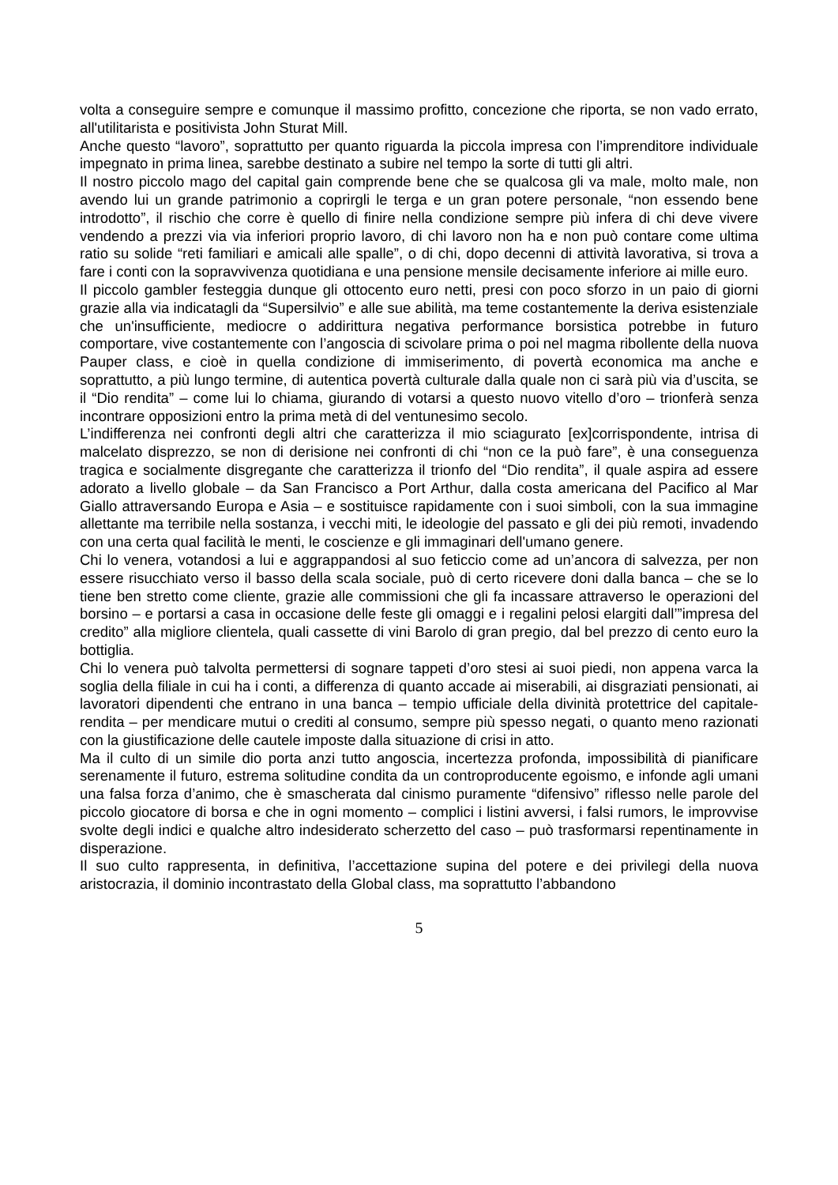volta a conseguire sempre e comunque il massimo profitto, concezione che riporta, se non vado errato, all'utilitarista e positivista John Sturat Mill.
Anche questo “lavoro”, soprattutto per quanto riguarda la piccola impresa con l’imprenditore individuale impegnato in prima linea, sarebbe destinato a subire nel tempo la sorte di tutti gli altri.
Il nostro piccolo mago del capital gain comprende bene che se qualcosa gli va male, molto male, non avendo lui un grande patrimonio a coprirgli le terga e un gran potere personale, “non essendo bene introdotto”, il rischio che corre è quello di finire nella condizione sempre più infera di chi deve vivere vendendo a prezzi via via inferiori proprio lavoro, di chi lavoro non ha e non può contare come ultima ratio su solide “reti familiari e amicali alle spalle”, o di chi, dopo decenni di attività lavorativa, si trova a fare i conti con la sopravvivenza quotidiana e una pensione mensile decisamente inferiore ai mille euro.
Il piccolo gambler festeggia dunque gli ottocento euro netti, presi con poco sforzo in un paio di giorni grazie alla via indicatagli da “Supersilvio” e alle sue abilità, ma teme costantemente la deriva esistenziale che un'insufficiente, mediocre o addirittura negativa performance borsistica potrebbe in futuro comportare, vive costantemente con l’angoscia di scivolare prima o poi nel magma ribollente della nuova Pauper class, e cioè in quella condizione di immiserimento, di povertà economica ma anche e soprattutto, a più lungo termine, di autentica povertà culturale dalla quale non ci sarà più via d’uscita, se il “Dio rendita” – come lui lo chiama, giurando di votarsi a questo nuovo vitello d’oro – trionferà senza incontrare opposizioni entro la prima metà di del ventunesimo secolo.
L’indifferenza nei confronti degli altri che caratterizza il mio sciagurato [ex]corrispondente, intrisa di malcelato disprezzo, se non di derisione nei confronti di chi “non ce la può fare”, è una conseguenza tragica e socialmente disgregante che caratterizza il trionfo del “Dio rendita”, il quale aspira ad essere adorato a livello globale – da San Francisco a Port Arthur, dalla costa americana del Pacifico al Mar Giallo attraversando Europa e Asia – e sostituisce rapidamente con i suoi simboli, con la sua immagine allettante ma terribile nella sostanza, i vecchi miti, le ideologie del passato e gli dei più remoti, invadendo con una certa qual facilità le menti, le coscienze e gli immaginari dell'umano genere.
Chi lo venera, votandosi a lui e aggrappandosi al suo feticcio come ad un’ancora di salvezza, per non essere risucchiato verso il basso della scala sociale, può di certo ricevere doni dalla banca – che se lo tiene ben stretto come cliente, grazie alle commissioni che gli fa incassare attraverso le operazioni del borsino – e portarsi a casa in occasione delle feste gli omaggi e i regalini pelosi elargiti dall’”impresa del credito” alla migliore clientela, quali cassette di vini Barolo di gran pregio, dal bel prezzo di cento euro la bottiglia.
Chi lo venera può talvolta permettersi di sognare tappeti d’oro stesi ai suoi piedi, non appena varca la soglia della filiale in cui ha i conti, a differenza di quanto accade ai miserabili, ai disgraziati pensionati, ai lavoratori dipendenti che entrano in una banca – tempio ufficiale della divinità protettrice del capitale-rendita – per mendicare mutui o crediti al consumo, sempre più spesso negati, o quanto meno razionati con la giustificazione delle cautele imposte dalla situazione di crisi in atto.
Ma il culto di un simile dio porta anzi tutto angoscia, incertezza profonda, impossibilità di pianificare serenamente il futuro, estrema solitudine condita da un controproducente egoismo, e infonde agli umani una falsa forza d’animo, che è smascherata dal cinismo puramente “difensivo” riflesso nelle parole del piccolo giocatore di borsa e che in ogni momento – complici i listini avversi, i falsi rumors, le improvvise svolte degli indici e qualche altro indesiderato scherzetto del caso – può trasformarsi repentinamente in disperazione.
Il suo culto rappresenta, in definitiva, l’accettazione supina del potere e dei privilegi della nuova aristocrazia, il dominio incontrastato della Global class, ma soprattutto l’abbandono
5